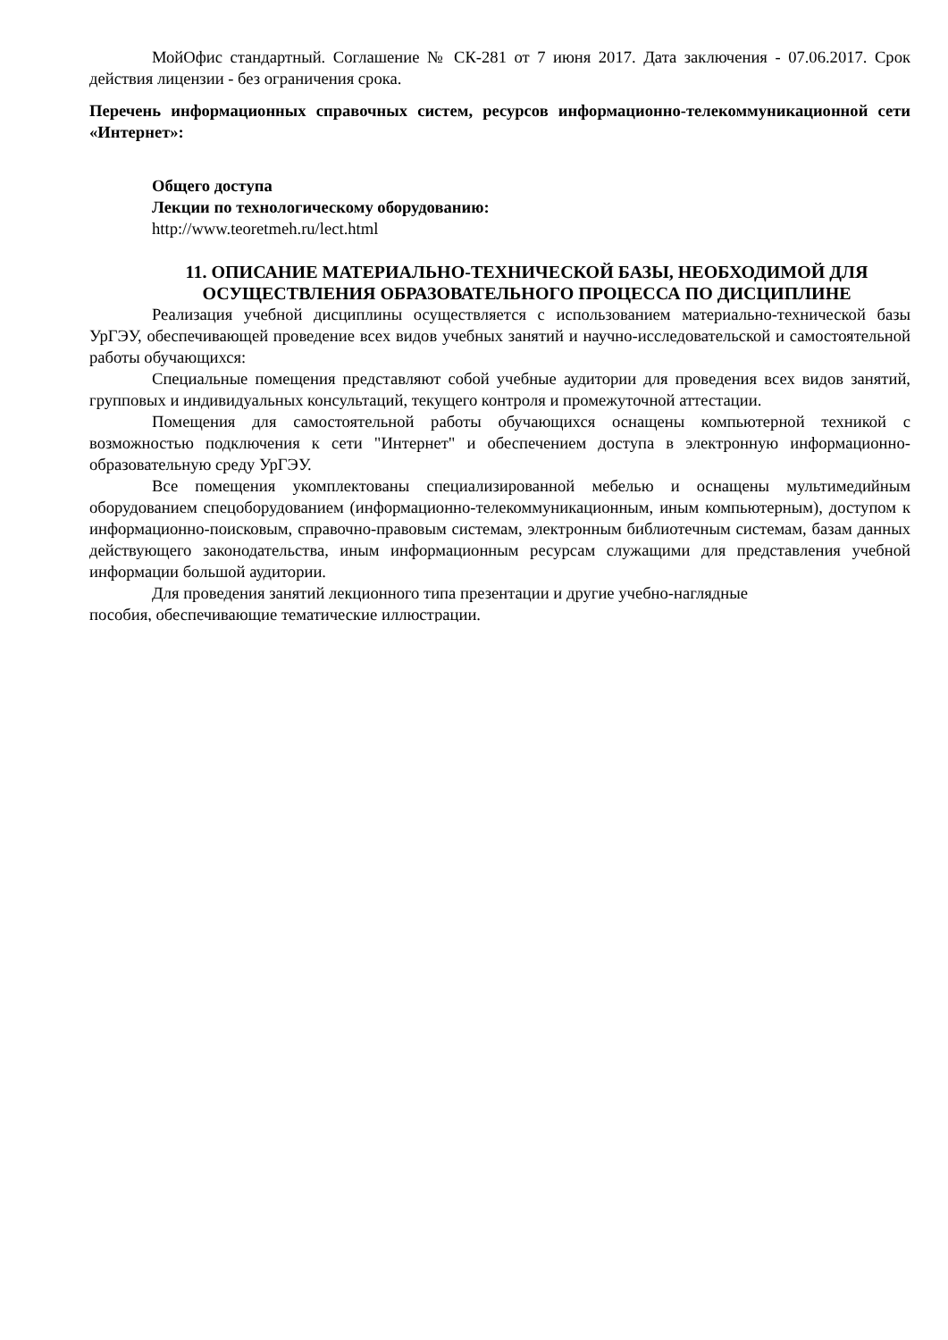МойОфис стандартный. Соглашение № СК-281 от 7 июня 2017. Дата заключения - 07.06.2017. Срок действия лицензии - без ограничения срока.
Перечень информационных справочных систем, ресурсов информационно-телекоммуникационной сети «Интернет»:
Общего доступа
Лекции по технологическому оборудованию:
http://www.teoretmeh.ru/lect.html
11. ОПИСАНИЕ МАТЕРИАЛЬНО-ТЕХНИЧЕСКОЙ БАЗЫ, НЕОБХОДИМОЙ ДЛЯ ОСУЩЕСТВЛЕНИЯ ОБРАЗОВАТЕЛЬНОГО ПРОЦЕССА ПО ДИСЦИПЛИНЕ
Реализация учебной дисциплины осуществляется с использованием материально-технической базы УрГЭУ, обеспечивающей проведение всех видов учебных занятий и научно-исследовательской и самостоятельной работы обучающихся:
Специальные помещения представляют собой учебные аудитории для проведения всех видов занятий, групповых и индивидуальных консультаций, текущего контроля и промежуточной аттестации.
Помещения для самостоятельной работы обучающихся оснащены компьютерной техникой с возможностью подключения к сети "Интернет" и обеспечением доступа в электронную информационно-образовательную среду УрГЭУ.
Все помещения укомплектованы специализированной мебелью и оснащены мультимедийным оборудованием спецоборудованием (информационно-телекоммуникационным, иным компьютерным), доступом к информационно-поисковым, справочно-правовым системам, электронным библиотечным системам, базам данных действующего законодательства, иным информационным ресурсам служащими для представления учебной информации большой аудитории.
Для проведения занятий лекционного типа презентации и другие учебно-наглядные
пособия, обеспечивающие тематические иллюстрации.